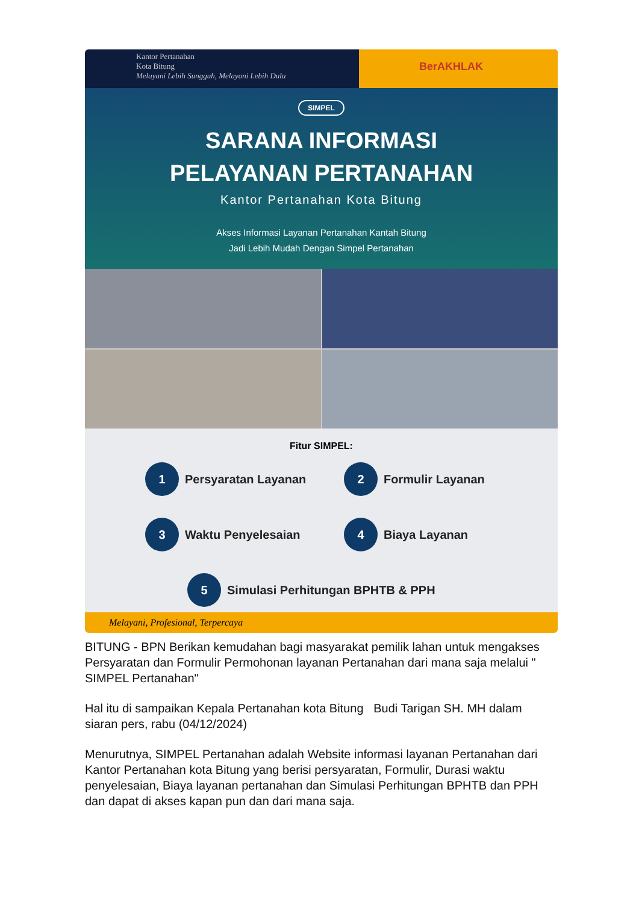Kantor Pertanahan
Kota Bitung
Melayani Lebih Sungguh, Melayani Lebih Dulu
BerAKHLAK
SIMPEL
SARANA INFORMASI
PELAYANAN PERTANAHAN
Kantor Pertanahan Kota Bitung
Akses Informasi Layanan Pertanahan Kantah Bitung
Jadi Lebih Mudah Dengan Simpel Pertanahan
Fitur SIMPEL:
1 Persyaratan Layanan
2 Formulir Layanan
3 Waktu Penyelesaian
4 Biaya Layanan
5 Simulasi Perhitungan BPHTB & PPH
Melayani, Profesional, Terpercaya
BITUNG - BPN Berikan kemudahan bagi masyarakat pemilik lahan untuk mengakses Persyaratan dan Formulir Permohonan layanan Pertanahan dari mana saja melalui " SIMPEL Pertanahan"
Hal itu di sampaikan Kepala Pertanahan kota Bitung Budi Tarigan SH. MH dalam siaran pers, rabu (04/12/2024)
Menurutnya, SIMPEL Pertanahan adalah Website informasi layanan Pertanahan dari Kantor Pertanahan kota Bitung yang berisi persyaratan, Formulir, Durasi waktu penyelesaian, Biaya layanan pertanahan dan Simulasi Perhitungan BPHTB dan PPH dan dapat di akses kapan pun dan dari mana saja.